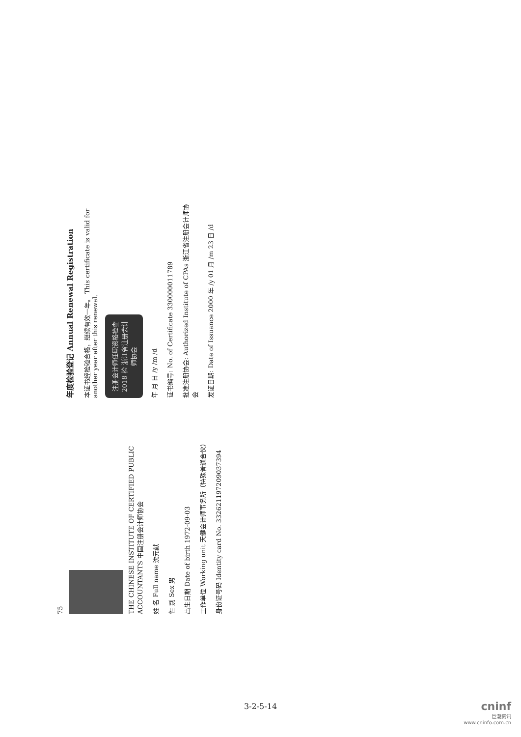75
THE CHINESE INSTITUTE OF CERTIFIED PUBLIC ACCOUNTANTS 中国注册会计师协会
姓 名 Full name 沈元献
性 别 Sex 男
出生日期 Date of birth 1972-09-03
工作单位 Working unit 天健会计师事务所（特殊普通合伙）
身份证号码 Identity card No. 332621197209037394
年度检验登记 Annual Renewal Registration
本证书经检验合格，继续有效一年。 This certificate is valid for another year after this renewal.
注册会计师任职资格检查 2018 检 浙江省注册会计师协会
年 月 日 /y /m /d
证书编号: No. of Certificate 330000011789
批准注册协会: Authorized Institute of CPAs 浙江省注册会计师协会
发证日期: Date of Issuance 2000 年 /y 01 月 /m 23 日 /d
3-2-5-14
cninf
巨潮资讯
www.cninfo.com.cn